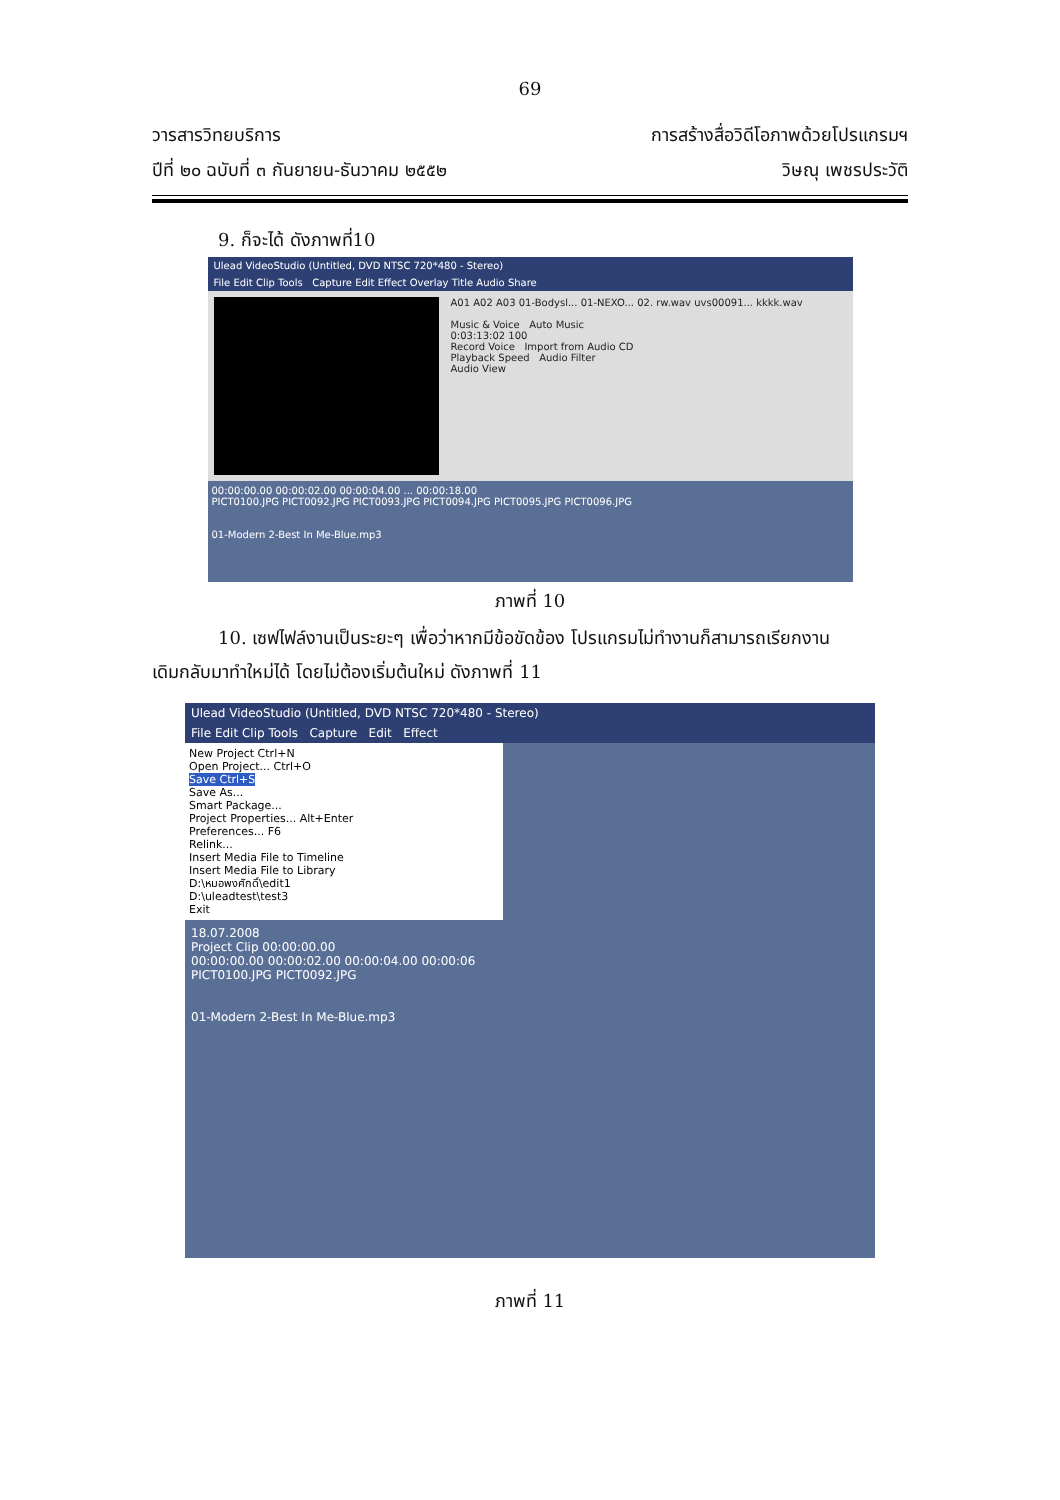69
วารสารวิทยบริการ
ปีที่ ๒๐ ฉบับที่ ๓ กันยายน-ธันวาคม ๒๕๕๒
การสร้างสื่อวิดีโอภาพด้วยโปรแกรมฯ
วิษณุ เพชรประวัติ
9. ก็จะได้ ดังภาพที่10
Ulead VideoStudio (Untitled, DVD NTSC 720*480 - Stereo)
File Edit Clip Tools Capture Edit Effect Overlay Title Audio Share
A01 A02 A03 01-Bodysl... 01-NEXO... 02. rw.wav uvs00091... kkkk.wav
Music & Voice Auto Music
0:03:13:02 100
Record Voice Import from Audio CD
Playback Speed Audio Filter
Audio View
00:00:00.00 00:00:02.00 00:00:04.00 ... 00:00:18.00
PICT0100.JPG PICT0092.JPG PICT0093.JPG PICT0094.JPG PICT0095.JPG PICT0096.JPG
01-Modern 2-Best In Me-Blue.mp3
ภาพที่ 10
10. เซฟไฟล์งานเป็นระยะๆ เพื่อว่าหากมีข้อขัดข้อง โปรแกรมไม่ทำงานก็สามารถเรียกงาน
เดิมกลับมาทำใหม่ได้ โดยไม่ต้องเริ่มต้นใหม่ ดังภาพที่ 11
Ulead VideoStudio (Untitled, DVD NTSC 720*480 - Stereo)
File Edit Clip Tools Capture Edit Effect
New Project Ctrl+N
Open Project... Ctrl+O
Save Ctrl+S
Save As...
Smart Package...
Project Properties... Alt+Enter
Preferences... F6
Relink...
Insert Media File to Timeline
Insert Media File to Library
D:\หมอพงศักดิ์\edit1
D:\uleadtest\test3
Exit
18.07.2008
Project Clip 00:00:00.00
00:00:00.00 00:00:02.00 00:00:04.00 00:00:06
PICT0100.JPG PICT0092.JPG
01-Modern 2-Best In Me-Blue.mp3
ภาพที่ 11